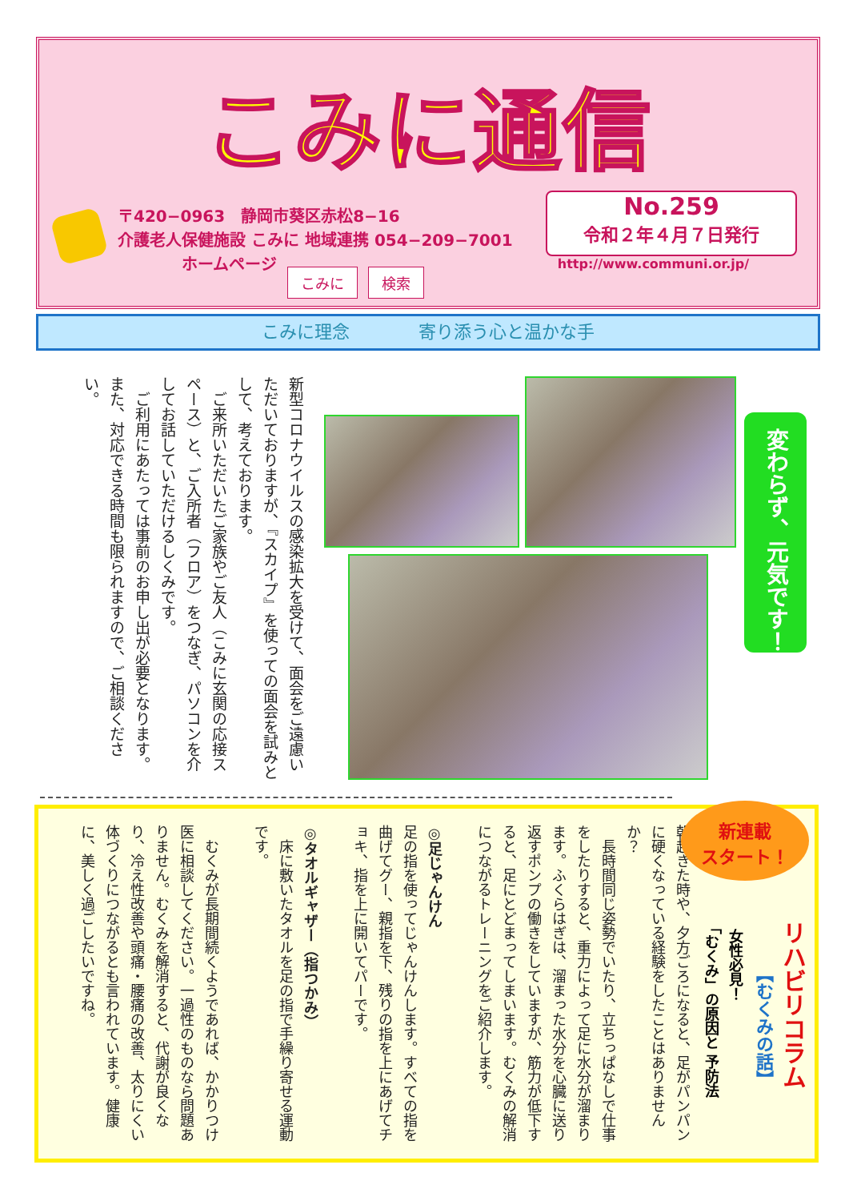こみに通信
〒420−0963　静岡市葵区赤松8−16
介護老人保健施設 こみに 地域連携 054−209−7001
　　　　ホームページ
こみに 検索
No.259
令和２年４月７日発行
http://www.communi.or.jp/
こみに理念 寄り添う心と温かな手
新型コロナウイルスの感染拡大を受けて、面会をご遠慮いただいておりますが、『スカイプ』を使っての面会を試みとして、考えております。
　ご来所いただいたご家族やご友人（こみに玄関の応接スペース）と、ご入所者（フロア）をつなぎ、パソコンを介してお話していただけるしくみです。
　ご利用にあたっては事前のお申し出が必要となります。また、対応できる時間も限られますので、ご相談ください。
変わらず、元気です！
リハビリコラム
【むくみの話】
女性必見！
「むくみ」の原因と 予防法
朝起きた時や、夕方ごろになると、足がパンパンに硬くなっている経験をしたことはありませんか？
　長時間同じ姿勢でいたり、立ちっぱなしで仕事をしたりすると、重力によって足に水分が溜まります。ふくらはぎは、溜まった水分を心臓に送り返すポンプの働きをしていますが、筋力が低下すると、足にとどまってしまいます。むくみの解消につながるトレーニングをご紹介します。
◎足じゃんけん
足の指を使ってじゃんけんします。すべての指を曲げてグー、親指を下、残りの指を上にあげてチョキ、指を上に開いてパーです。
◎タオルギャザー（指つかみ）
　床に敷いたタオルを足の指で手繰り寄せる運動です。
　むくみが長期間続くようであれば、かかりつけ医に相談してください。一過性のものなら問題ありません。むくみを解消すると、代謝が良くなり、冷え性改善や頭痛・腰痛の改善、太りにくい体づくりにつながるとも言われています。健康に、美しく過ごしたいですね。
新連載
スタート！